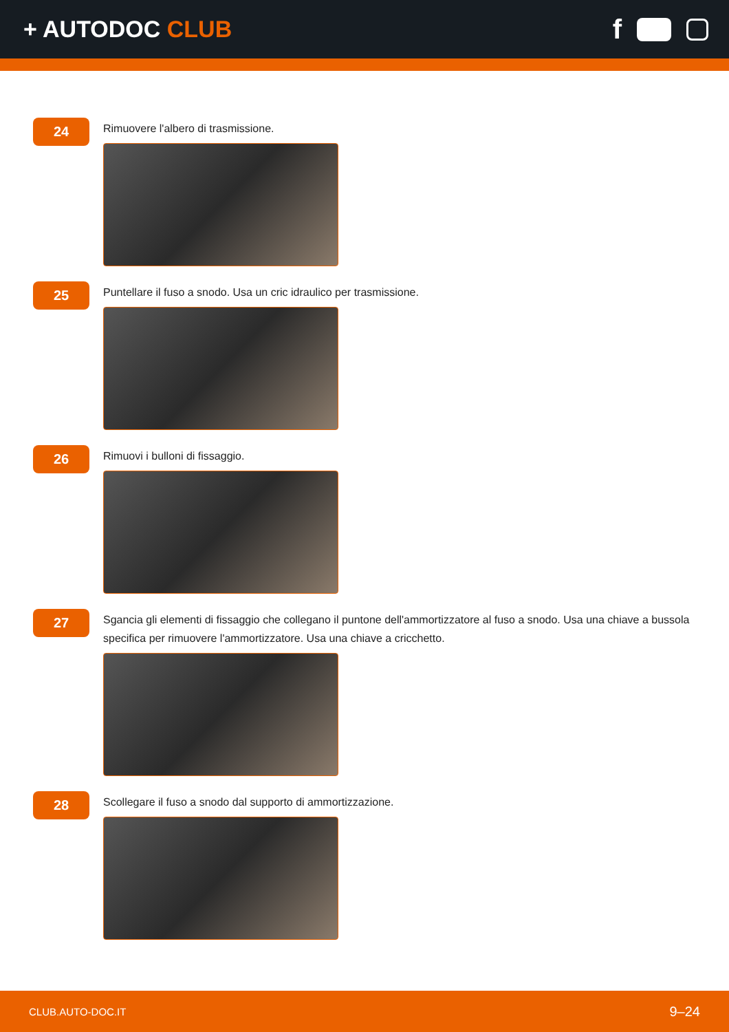+ AUTODOC CLUB
f
24
Rimuovere l'albero di trasmissione.
25
Puntellare il fuso a snodo. Usa un cric idraulico per trasmissione.
26
Rimuovi i bulloni di fissaggio.
27
Sgancia gli elementi di fissaggio che collegano il puntone dell'ammortizzatore al fuso a snodo. Usa una chiave a bussola specifica per rimuovere l'ammortizzatore. Usa una chiave a cricchetto.
28
Scollegare il fuso a snodo dal supporto di ammortizzazione.
CLUB.AUTO-DOC.IT 9–24